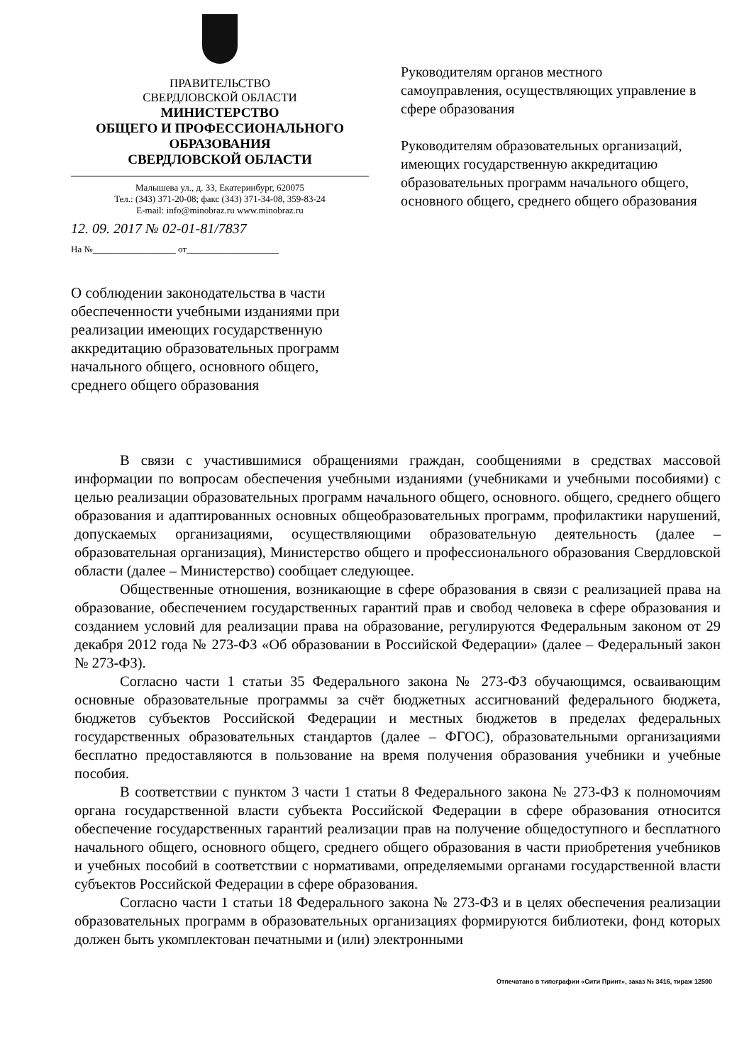ПРАВИТЕЛЬСТВО
СВЕРДЛОВСКОЙ ОБЛАСТИ
МИНИСТЕРСТВО
ОБЩЕГО И ПРОФЕССИОНАЛЬНОГО
ОБРАЗОВАНИЯ
СВЕРДЛОВСКОЙ ОБЛАСТИ
Малышева ул., д. 33, Екатеринбург, 620075
Тел.: (343) 371-20-08; факс (343) 371-34-08, 359-83-24
E-mail: info@minobraz.ru www.minobraz.ru
12. 09. 2017 № 02-01-81/7837
На №__________________ от____________________
Руководителям органов местного самоуправления, осуществляющих управление в сфере образования
Руководителям образовательных организаций, имеющих государственную аккредитацию образовательных программ начального общего, основного общего, среднего общего образования
О соблюдении законодательства в части обеспеченности учебными изданиями при реализации имеющих государственную аккредитацию образовательных программ начального общего, основного общего, среднего общего образования
В связи с участившимися обращениями граждан, сообщениями в средствах массовой информации по вопросам обеспечения учебными изданиями (учебниками и учебными пособиями) с целью реализации образовательных программ начального общего, основного. общего, среднего общего образования и адаптированных основных общеобразовательных программ, профилактики нарушений, допускаемых организациями, осуществляющими образовательную деятельность (далее – образовательная организация), Министерство общего и профессионального образования Свердловской области (далее – Министерство) сообщает следующее.
Общественные отношения, возникающие в сфере образования в связи с реализацией права на образование, обеспечением государственных гарантий прав и свобод человека в сфере образования и созданием условий для реализации права на образование, регулируются Федеральным законом от 29 декабря 2012 года № 273-ФЗ «Об образовании в Российской Федерации» (далее – Федеральный закон № 273-ФЗ).
Согласно части 1 статьи 35 Федерального закона № 273-ФЗ обучающимся, осваивающим основные образовательные программы за счёт бюджетных ассигнований федерального бюджета, бюджетов субъектов Российской Федерации и местных бюджетов в пределах федеральных государственных образовательных стандартов (далее – ФГОС), образовательными организациями бесплатно предоставляются в пользование на время получения образования учебники и учебные пособия.
В соответствии с пунктом 3 части 1 статьи 8 Федерального закона № 273-ФЗ к полномочиям органа государственной власти субъекта Российской Федерации в сфере образования относится обеспечение государственных гарантий реализации прав на получение общедоступного и бесплатного начального общего, основного общего, среднего общего образования в части приобретения учебников и учебных пособий в соответствии с нормативами, определяемыми органами государственной власти субъектов Российской Федерации в сфере образования.
Согласно части 1 статьи 18 Федерального закона № 273-ФЗ и в целях обеспечения реализации образовательных программ в образовательных организациях формируются библиотеки, фонд которых должен быть укомплектован печатными и (или) электронными
Отпечатано в типографии «Сити Принт», заказ № 3416, тираж 12500